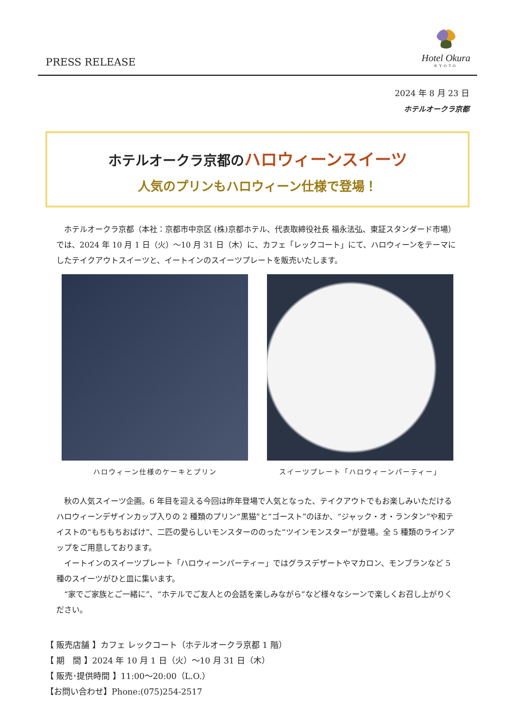PRESS RELEASE
Hotel Okura
KYOTO
2024 年 8 月 23 日
ホテルオークラ京都
ホテルオークラ京都のハロウィーンスイーツ
人気のプリンもハロウィーン仕様で登場！
ホテルオークラ京都（本社：京都市中京区 (株)京都ホテル、代表取締役社長 福永法弘、東証スタンダード市場）では、2024 年 10 月 1 日（火）～10 月 31 日（木）に、カフェ「レックコート」にて、ハロウィーンをテーマにしたテイクアウトスイーツと、イートインのスイーツプレートを販売いたします。
ハロウィーン仕様のケーキとプリン スイーツプレート「ハロウィーンパーティー」
秋の人気スイーツ企画。6 年目を迎える今回は昨年登場で人気となった、テイクアウトでもお楽しみいただけるハロウィーンデザインカップ入りの 2 種類のプリン“黒猫”と“ゴースト”のほか、“ジャック・オ・ランタン”や和テイストの“もちもちおばけ”、二匹の愛らしいモンスターののった“ツインモンスター”が登場。全 5 種類のラインアップをご用意しております。
イートインのスイーツプレート「ハロウィーンパーティー」ではグラスデザートやマカロン、モンブランなど 5 種のスイーツがひと皿に集います。
“家でご家族とご一緒に”、“ホテルでご友人との会話を楽しみながら”など様々なシーンで楽しくお召し上がりください。
【 販売店舗 】カフェ レックコート（ホテルオークラ京都 1 階）
【 期　間 】2024 年 10 月 1 日（火）～10 月 31 日（木）
【 販売･提供時間 】11:00～20:00（L.O.）
【お問い合わせ】Phone:(075)254-2517